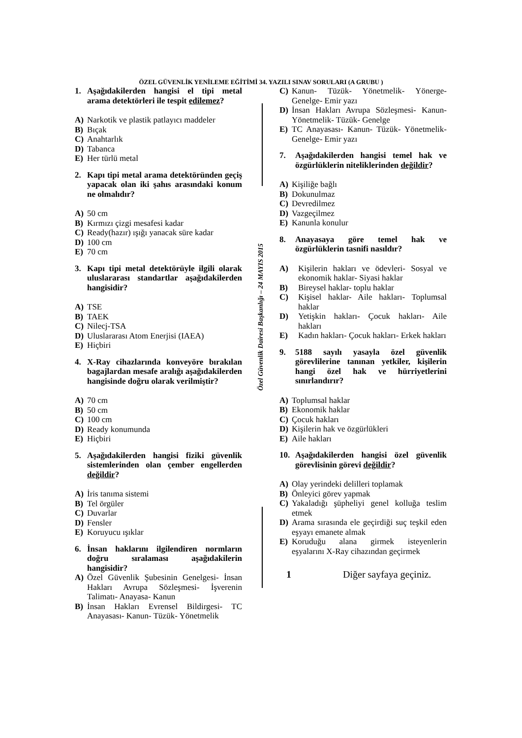ÖZEL GÜVENLİK YENİLEME EĞİTİMİ 34. YAZILI SINAV SORULARI (A GRUBU )
Özel Güvenlik Dairesi Başkanlığı – 24 MAYIS 2015
1. Aşağıdakilerden hangisi el tipi metal arama detektörleri ile tespit edilemez?
A) Narkotik ve plastik patlayıcı maddeler
B) Bıçak
C) Anahtarlık
D) Tabanca
E) Her türlü metal
2. Kapı tipi metal arama detektöründen geçiş yapacak olan iki şahıs arasındaki konum ne olmalıdır?
A) 50 cm
B) Kırmızı çizgi mesafesi kadar
C) Ready(hazır) ışığı yanacak süre kadar
D) 100 cm
E) 70 cm
3. Kapı tipi metal detektörüyle ilgili olarak uluslararası standartlar aşağıdakilerden hangisidir?
A) TSE
B) TAEK
C) Nilecj-TSA
D) Uluslararası Atom Enerjisi (IAEA)
E) Hiçbiri
4. X-Ray cihazlarında konveyöre bırakılan bagajlardan mesafe aralığı aşağıdakilerden hangisinde doğru olarak verilmiştir?
A) 70 cm
B) 50 cm
C) 100 cm
D) Ready konumunda
E) Hiçbiri
5. Aşağıdakilerden hangisi fiziki güvenlik sistemlerinden olan çember engellerden değildir?
A) İris tanıma sistemi
B) Tel örgüler
C) Duvarlar
D) Fensler
E) Koruyucu ışıklar
6. İnsan haklarını ilgilendiren normların doğru sıralaması aşağıdakilerin hangisidir?
A) Özel Güvenlik Şubesinin Genelgesi- İnsan Hakları Avrupa Sözleşmesi- İşverenin Talimatı- Anayasa- Kanun
B) İnsan Hakları Evrensel Bildirgesi- TC Anayasası- Kanun- Tüzük- Yönetmelik
C) Kanun- Tüzük- Yönetmelik- Yönerge- Genelge- Emir yazı
D) İnsan Hakları Avrupa Sözleşmesi- Kanun- Yönetmelik- Tüzük- Genelge
E) TC Anayasası- Kanun- Tüzük- Yönetmelik- Genelge- Emir yazı
7. Aşağıdakilerden hangisi temel hak ve özgürlüklerin niteliklerinden değildir?
A) Kişiliğe bağlı
B) Dokunulmaz
C) Devredilmez
D) Vazgeçilmez
E) Kanunla konulur
8. Anayasaya göre temel hak ve özgürlüklerin tasnifi nasıldır?
A) Kişilerin hakları ve ödevleri- Sosyal ve ekonomik haklar- Siyasi haklar
B) Bireysel haklar- toplu haklar
C) Kişisel haklar- Aile hakları- Toplumsal haklar
D) Yetişkin hakları- Çocuk hakları- Aile hakları
E) Kadın hakları- Çocuk hakları- Erkek hakları
9. 5188 sayılı yasayla özel güvenlik görevlilerine tanınan yetkiler, kişilerin hangi özel hak ve hürriyetlerini sınırlandırır?
A) Toplumsal haklar
B) Ekonomik haklar
C) Çocuk hakları
D) Kişilerin hak ve özgürlükleri
E) Aile hakları
10. Aşağıdakilerden hangisi özel güvenlik görevlisinin görevi değildir?
A) Olay yerindeki delilleri toplamak
B) Önleyici görev yapmak
C) Yakaladığı şüpheliyi genel kolluğa teslim etmek
D) Arama sırasında ele geçirdiği suç teşkil eden eşyayı emanete almak
E) Koruduğu alana girmek isteyenlerin eşyalarını X-Ray cihazından geçirmek
1 Diğer sayfaya geçiniz.